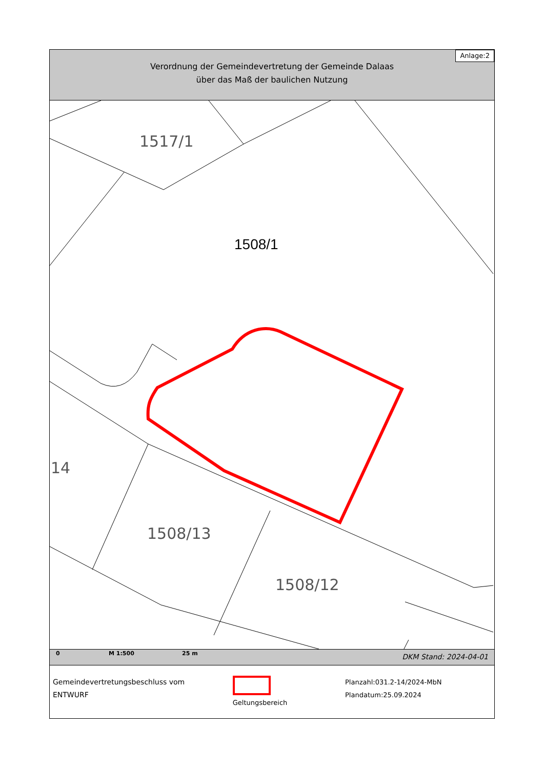Anlage:2
Verordnung der Gemeindevertretung der Gemeinde Dalaas
über das Maß der baulichen Nutzung
1517/1
1508/13
1508/12
14
1508/1
0 M 1:500 25 m DKM Stand: 2024-04-01
Gemeindevertretungsbeschluss vom
ENTWURF
Geltungsbereich Planzahl:031.2-14/2024-MbN
Plandatum:25.09.2024